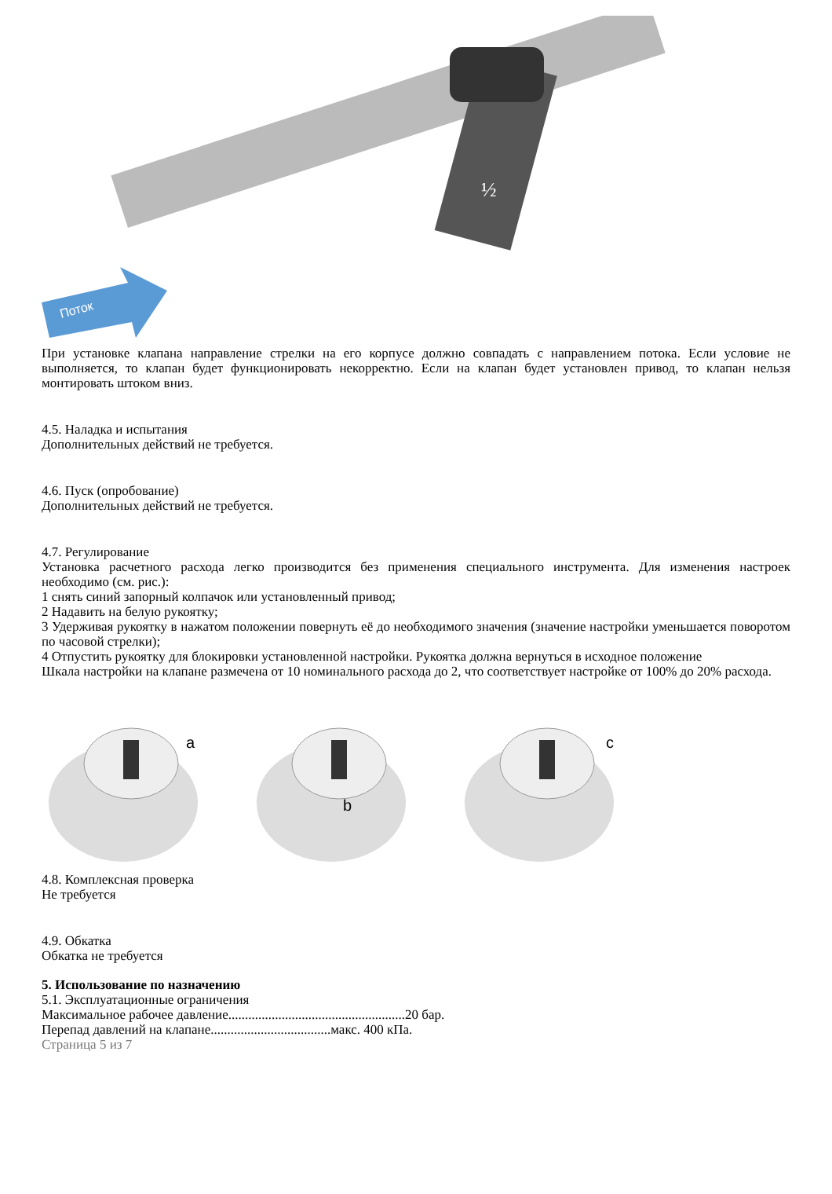Поток
½
При установке клапана направление стрелки на его корпусе должно совпадать с направлением потока. Если условие не выполняется, то клапан будет функционировать некорректно. Если на клапан будет установлен привод, то клапан нельзя монтировать штоком вниз.
4.5. Наладка и испытания
Дополнительных действий не требуется.
4.6. Пуск (опробование)
Дополнительных действий не требуется.
4.7. Регулирование
Установка расчетного расхода легко производится без применения специального инструмента. Для изменения настроек необходимо (см. рис.):
1 снять синий запорный колпачок или установленный привод;
2 Надавить на белую рукоятку;
3 Удерживая рукоятку в нажатом положении повернуть её до необходимого значения (значение настройки уменьшается поворотом по часовой стрелки);
4 Отпустить рукоятку для блокировки установленной настройки. Рукоятка должна вернуться в исходное положение
Шкала настройки на клапане размечена от 10 номинального расхода до 2, что соответствует настройке от 100% до 20% расхода.
a
b
c
4.8. Комплексная проверка
Не требуется
4.9. Обкатка
Обкатка не требуется
5. Использование по назначению
5.1. Эксплуатационные ограничения
Максимальное рабочее давление.....................................................20 бар.
Перепад давлений на клапане....................................макс. 400 кПа.
Страница 5 из 7